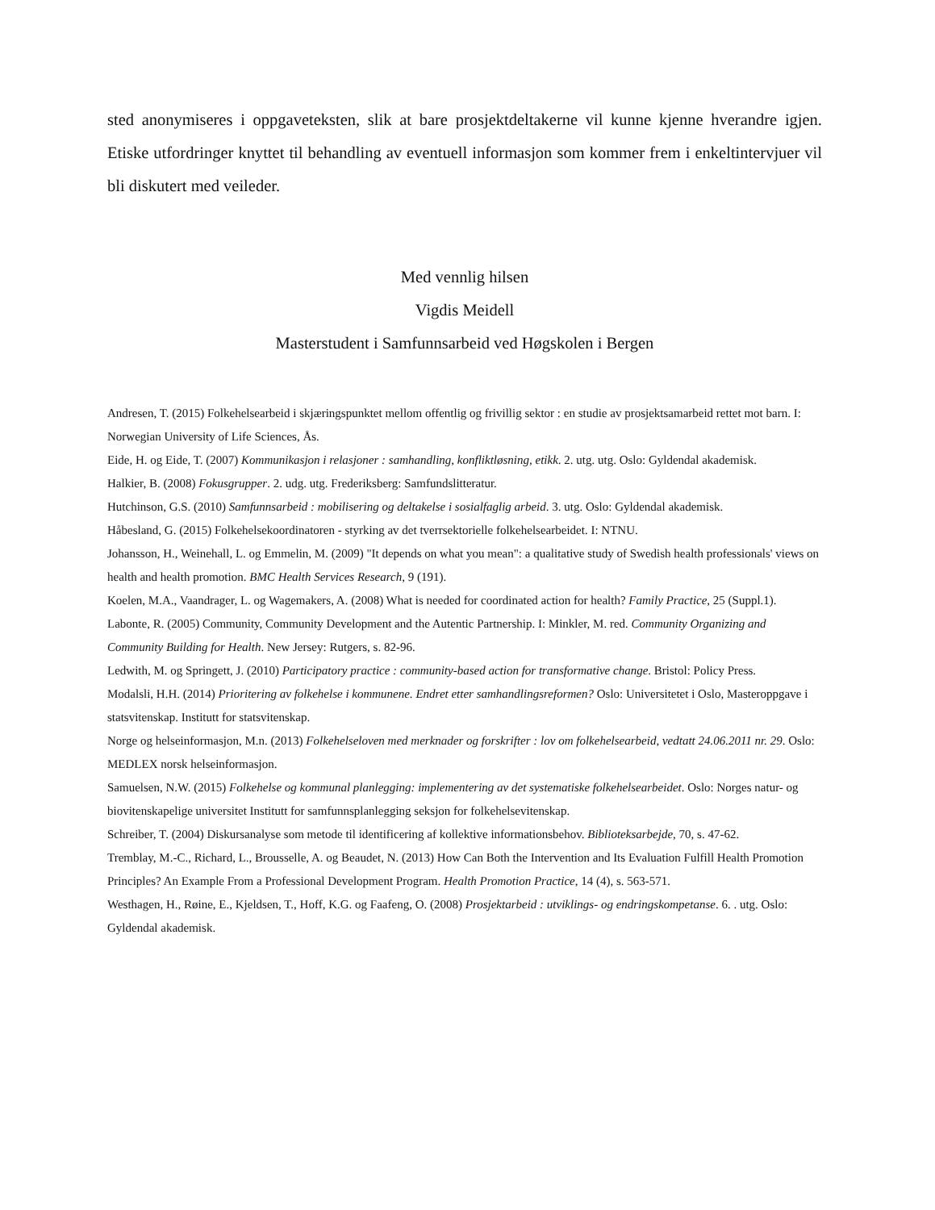sted anonymiseres i oppgaveteksten, slik at bare prosjektdeltakerne vil kunne kjenne hverandre igjen. Etiske utfordringer knyttet til behandling av eventuell informasjon som kommer frem i enkeltintervjuer vil bli diskutert med veileder.
Med vennlig hilsen
Vigdis Meidell
Masterstudent i Samfunnsarbeid ved Høgskolen i Bergen
Andresen, T. (2015) Folkehelsearbeid i skjæringspunktet mellom offentlig og frivillig sektor : en studie av prosjektsamarbeid rettet mot barn. I: Norwegian University of Life Sciences, Ås.
Eide, H. og Eide, T. (2007) Kommunikasjon i relasjoner : samhandling, konfliktløsning, etikk. 2. utg. utg. Oslo: Gyldendal akademisk.
Halkier, B. (2008) Fokusgrupper. 2. udg. utg. Frederiksberg: Samfundslitteratur.
Hutchinson, G.S. (2010) Samfunnsarbeid : mobilisering og deltakelse i sosialfaglig arbeid. 3. utg. Oslo: Gyldendal akademisk.
Håbesland, G. (2015) Folkehelsekoordinatoren - styrking av det tverrsektorielle folkehelsearbeidet. I: NTNU.
Johansson, H., Weinehall, L. og Emmelin, M. (2009) "It depends on what you mean": a qualitative study of Swedish health professionals' views on health and health promotion. BMC Health Services Research, 9 (191).
Koelen, M.A., Vaandrager, L. og Wagemakers, A. (2008) What is needed for coordinated action for health? Family Practice, 25 (Suppl.1).
Labonte, R. (2005) Community, Community Development and the Autentic Partnership. I: Minkler, M. red. Community Organizing and Community Building for Health. New Jersey: Rutgers, s. 82-96.
Ledwith, M. og Springett, J. (2010) Participatory practice : community-based action for transformative change. Bristol: Policy Press.
Modalsli, H.H. (2014) Prioritering av folkehelse i kommunene. Endret etter samhandlingsreformen? Oslo: Universitetet i Oslo, Masteroppgave i statsvitenskap. Institutt for statsvitenskap.
Norge og helseinformasjon, M.n. (2013) Folkehelseloven med merknader og forskrifter : lov om folkehelsearbeid, vedtatt 24.06.2011 nr. 29. Oslo: MEDLEX norsk helseinformasjon.
Samuelsen, N.W. (2015) Folkehelse og kommunal planlegging: implementering av det systematiske folkehelsearbeidet. Oslo: Norges natur- og biovitenskapelige universitet Institutt for samfunnsplanlegging seksjon for folkehelsevitenskap.
Schreiber, T. (2004) Diskursanalyse som metode til identificering af kollektive informationsbehov. Biblioteksarbejde, 70, s. 47-62.
Tremblay, M.-C., Richard, L., Brousselle, A. og Beaudet, N. (2013) How Can Both the Intervention and Its Evaluation Fulfill Health Promotion Principles? An Example From a Professional Development Program. Health Promotion Practice, 14 (4), s. 563-571.
Westhagen, H., Røine, E., Kjeldsen, T., Hoff, K.G. og Faafeng, O. (2008) Prosjektarbeid : utviklings- og endringskompetanse. 6. . utg. Oslo: Gyldendal akademisk.